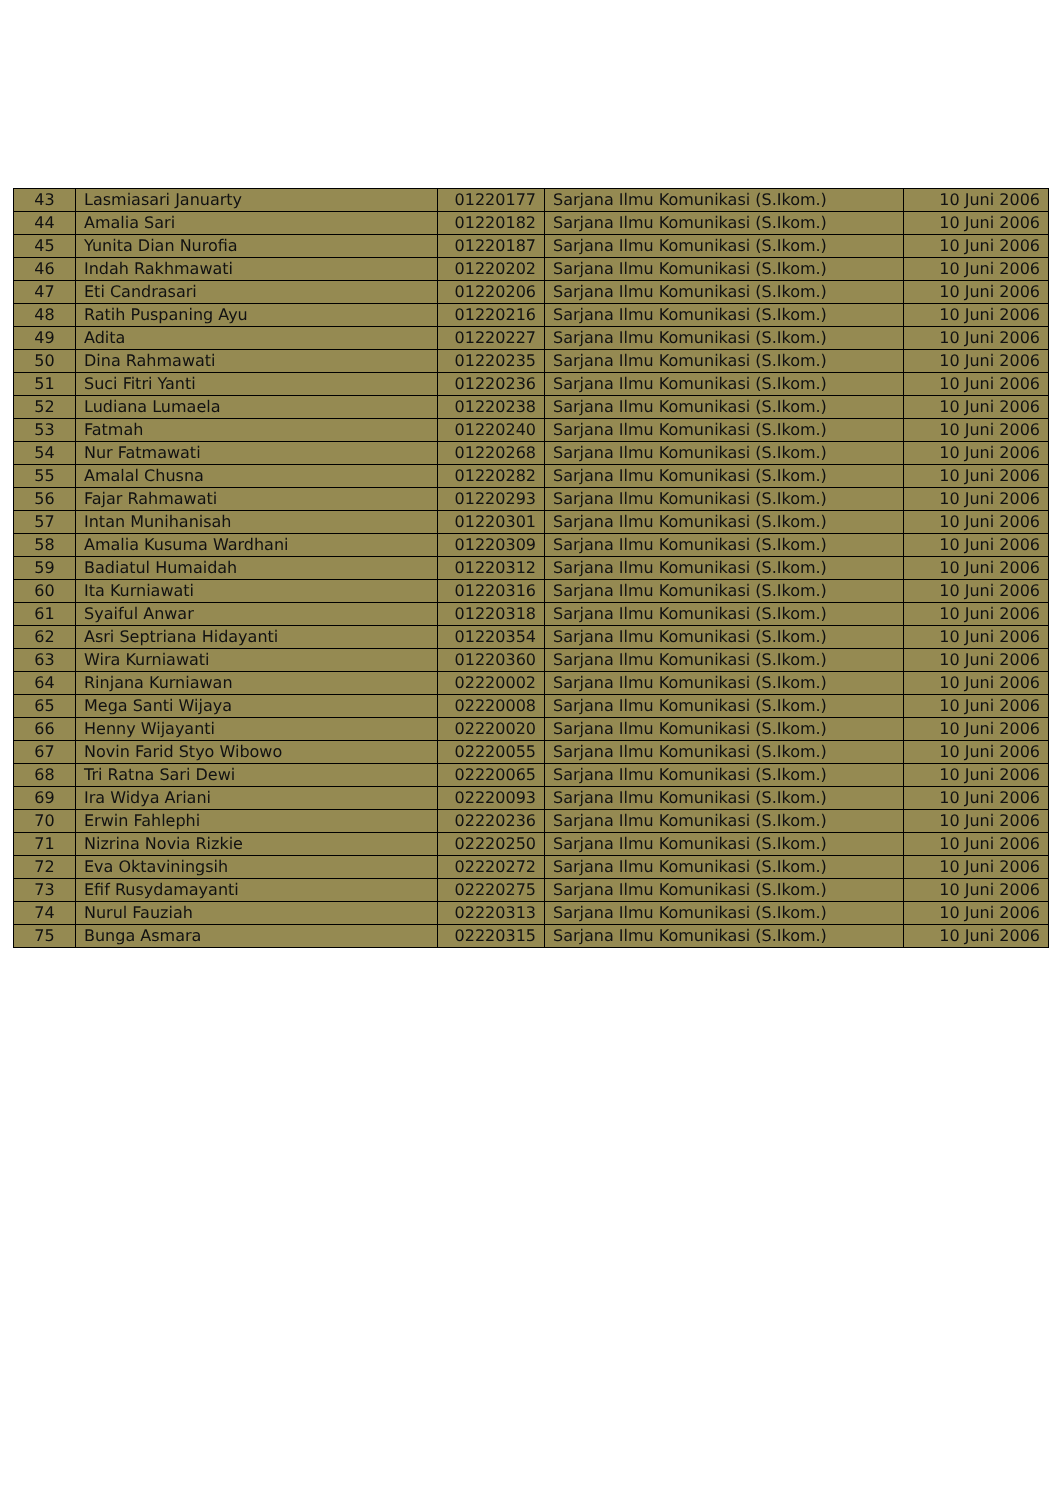| 43 | Lasmiasari Januarty | 01220177 | Sarjana Ilmu Komunikasi (S.Ikom.) | 10 Juni 2006 |
| 44 | Amalia Sari | 01220182 | Sarjana Ilmu Komunikasi (S.Ikom.) | 10 Juni 2006 |
| 45 | Yunita Dian Nurofia | 01220187 | Sarjana Ilmu Komunikasi (S.Ikom.) | 10 Juni 2006 |
| 46 | Indah Rakhmawati | 01220202 | Sarjana Ilmu Komunikasi (S.Ikom.) | 10 Juni 2006 |
| 47 | Eti Candrasari | 01220206 | Sarjana Ilmu Komunikasi (S.Ikom.) | 10 Juni 2006 |
| 48 | Ratih Puspaning Ayu | 01220216 | Sarjana Ilmu Komunikasi (S.Ikom.) | 10 Juni 2006 |
| 49 | Adita | 01220227 | Sarjana Ilmu Komunikasi (S.Ikom.) | 10 Juni 2006 |
| 50 | Dina Rahmawati | 01220235 | Sarjana Ilmu Komunikasi (S.Ikom.) | 10 Juni 2006 |
| 51 | Suci Fitri Yanti | 01220236 | Sarjana Ilmu Komunikasi (S.Ikom.) | 10 Juni 2006 |
| 52 | Ludiana Lumaela | 01220238 | Sarjana Ilmu Komunikasi (S.Ikom.) | 10 Juni 2006 |
| 53 | Fatmah | 01220240 | Sarjana Ilmu Komunikasi (S.Ikom.) | 10 Juni 2006 |
| 54 | Nur Fatmawati | 01220268 | Sarjana Ilmu Komunikasi (S.Ikom.) | 10 Juni 2006 |
| 55 | Amalal Chusna | 01220282 | Sarjana Ilmu Komunikasi (S.Ikom.) | 10 Juni 2006 |
| 56 | Fajar Rahmawati | 01220293 | Sarjana Ilmu Komunikasi (S.Ikom.) | 10 Juni 2006 |
| 57 | Intan Munihanisah | 01220301 | Sarjana Ilmu Komunikasi (S.Ikom.) | 10 Juni 2006 |
| 58 | Amalia Kusuma Wardhani | 01220309 | Sarjana Ilmu Komunikasi (S.Ikom.) | 10 Juni 2006 |
| 59 | Badiatul Humaidah | 01220312 | Sarjana Ilmu Komunikasi (S.Ikom.) | 10 Juni 2006 |
| 60 | Ita Kurniawati | 01220316 | Sarjana Ilmu Komunikasi (S.Ikom.) | 10 Juni 2006 |
| 61 | Syaiful Anwar | 01220318 | Sarjana Ilmu Komunikasi (S.Ikom.) | 10 Juni 2006 |
| 62 | Asri Septriana Hidayanti | 01220354 | Sarjana Ilmu Komunikasi (S.Ikom.) | 10 Juni 2006 |
| 63 | Wira Kurniawati | 01220360 | Sarjana Ilmu Komunikasi (S.Ikom.) | 10 Juni 2006 |
| 64 | Rinjana Kurniawan | 02220002 | Sarjana Ilmu Komunikasi (S.Ikom.) | 10 Juni 2006 |
| 65 | Mega Santi Wijaya | 02220008 | Sarjana Ilmu Komunikasi (S.Ikom.) | 10 Juni 2006 |
| 66 | Henny Wijayanti | 02220020 | Sarjana Ilmu Komunikasi (S.Ikom.) | 10 Juni 2006 |
| 67 | Novin Farid Styo Wibowo | 02220055 | Sarjana Ilmu Komunikasi (S.Ikom.) | 10 Juni 2006 |
| 68 | Tri Ratna Sari Dewi | 02220065 | Sarjana Ilmu Komunikasi (S.Ikom.) | 10 Juni 2006 |
| 69 | Ira Widya Ariani | 02220093 | Sarjana Ilmu Komunikasi (S.Ikom.) | 10 Juni 2006 |
| 70 | Erwin Fahlephi | 02220236 | Sarjana Ilmu Komunikasi (S.Ikom.) | 10 Juni 2006 |
| 71 | Nizrina Novia Rizkie | 02220250 | Sarjana Ilmu Komunikasi (S.Ikom.) | 10 Juni 2006 |
| 72 | Eva Oktaviningsih | 02220272 | Sarjana Ilmu Komunikasi (S.Ikom.) | 10 Juni 2006 |
| 73 | Efif Rusydamayanti | 02220275 | Sarjana Ilmu Komunikasi (S.Ikom.) | 10 Juni 2006 |
| 74 | Nurul Fauziah | 02220313 | Sarjana Ilmu Komunikasi (S.Ikom.) | 10 Juni 2006 |
| 75 | Bunga Asmara | 02220315 | Sarjana Ilmu Komunikasi (S.Ikom.) | 10 Juni 2006 |